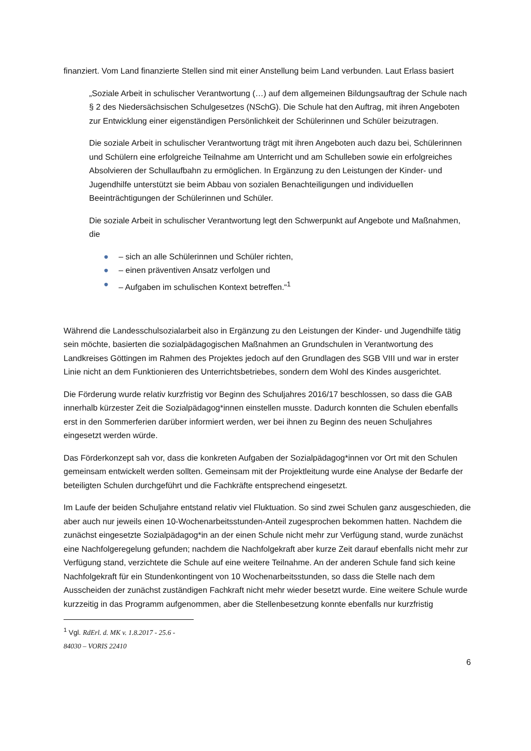finanziert. Vom Land finanzierte Stellen sind mit einer Anstellung beim Land verbunden. Laut Erlass basiert
„Soziale Arbeit in schulischer Verantwortung (…) auf dem allgemeinen Bildungsauftrag der Schule nach § 2 des Niedersächsischen Schulgesetzes (NSchG). Die Schule hat den Auftrag, mit ihren Angeboten zur Entwicklung einer eigenständigen Persönlichkeit der Schülerinnen und Schüler beizutragen.
Die soziale Arbeit in schulischer Verantwortung trägt mit ihren Angeboten auch dazu bei, Schülerinnen und Schülern eine erfolgreiche Teilnahme am Unterricht und am Schulleben sowie ein erfolgreiches Absolvieren der Schullaufbahn zu ermöglichen. In Ergänzung zu den Leistungen der Kinder- und Jugendhilfe unterstützt sie beim Abbau von sozialen Benachteiligungen und individuellen Beeinträchtigungen der Schülerinnen und Schüler.
Die soziale Arbeit in schulischer Verantwortung legt den Schwerpunkt auf Angebote und Maßnahmen, die
● – sich an alle Schülerinnen und Schüler richten,
● – einen präventiven Ansatz verfolgen und
● – Aufgaben im schulischen Kontext betreffen.“<sup>1</sup>
Während die Landesschulsozialarbeit also in Ergänzung zu den Leistungen der Kinder- und Jugendhilfe tätig sein möchte, basierten die sozialpädagogischen Maßnahmen an Grundschulen in Verantwortung des Landkreises Göttingen im Rahmen des Projektes jedoch auf den Grundlagen des SGB VIII und war in erster Linie nicht an dem Funktionieren des Unterrichtsbetriebes, sondern dem Wohl des Kindes ausgerichtet.
Die Förderung wurde relativ kurzfristig vor Beginn des Schuljahres 2016/17 beschlossen, so dass die GAB innerhalb kürzester Zeit die Sozialpädagog*innen einstellen musste. Dadurch konnten die Schulen ebenfalls erst in den Sommerferien darüber informiert werden, wer bei ihnen zu Beginn des neuen Schuljahres eingesetzt werden würde.
Das Förderkonzept sah vor, dass die konkreten Aufgaben der Sozialpädagog*innen vor Ort mit den Schulen gemeinsam entwickelt werden sollten. Gemeinsam mit der Projektleitung wurde eine Analyse der Bedarfe der beteiligten Schulen durchgeführt und die Fachkräfte entsprechend eingesetzt.
Im Laufe der beiden Schuljahre entstand relativ viel Fluktuation. So sind zwei Schulen ganz ausgeschieden, die aber auch nur jeweils einen 10-Wochenarbeitsstunden-Anteil zugesprochen bekommen hatten. Nachdem die zunächst eingesetzte Sozialpädagog*in an der einen Schule nicht mehr zur Verfügung stand, wurde zunächst eine Nachfolgeregelung gefunden; nachdem die Nachfolgekraft aber kurze Zeit darauf ebenfalls nicht mehr zur Verfügung stand, verzichtete die Schule auf eine weitere Teilnahme. An der anderen Schule fand sich keine Nachfolgekraft für ein Stundenkontingent von 10 Wochenarbeitsstunden, so dass die Stelle nach dem Ausscheiden der zunächst zuständigen Fachkraft nicht mehr wieder besetzt wurde. Eine weitere Schule wurde kurzzeitig in das Programm aufgenommen, aber die Stellenbesetzung konnte ebenfalls nur kurzfristig
<sup>1</sup> Vgl. RdErl. d. MK v. 1.8.2017 - 25.6 - 84030 – VORIS 22410
6